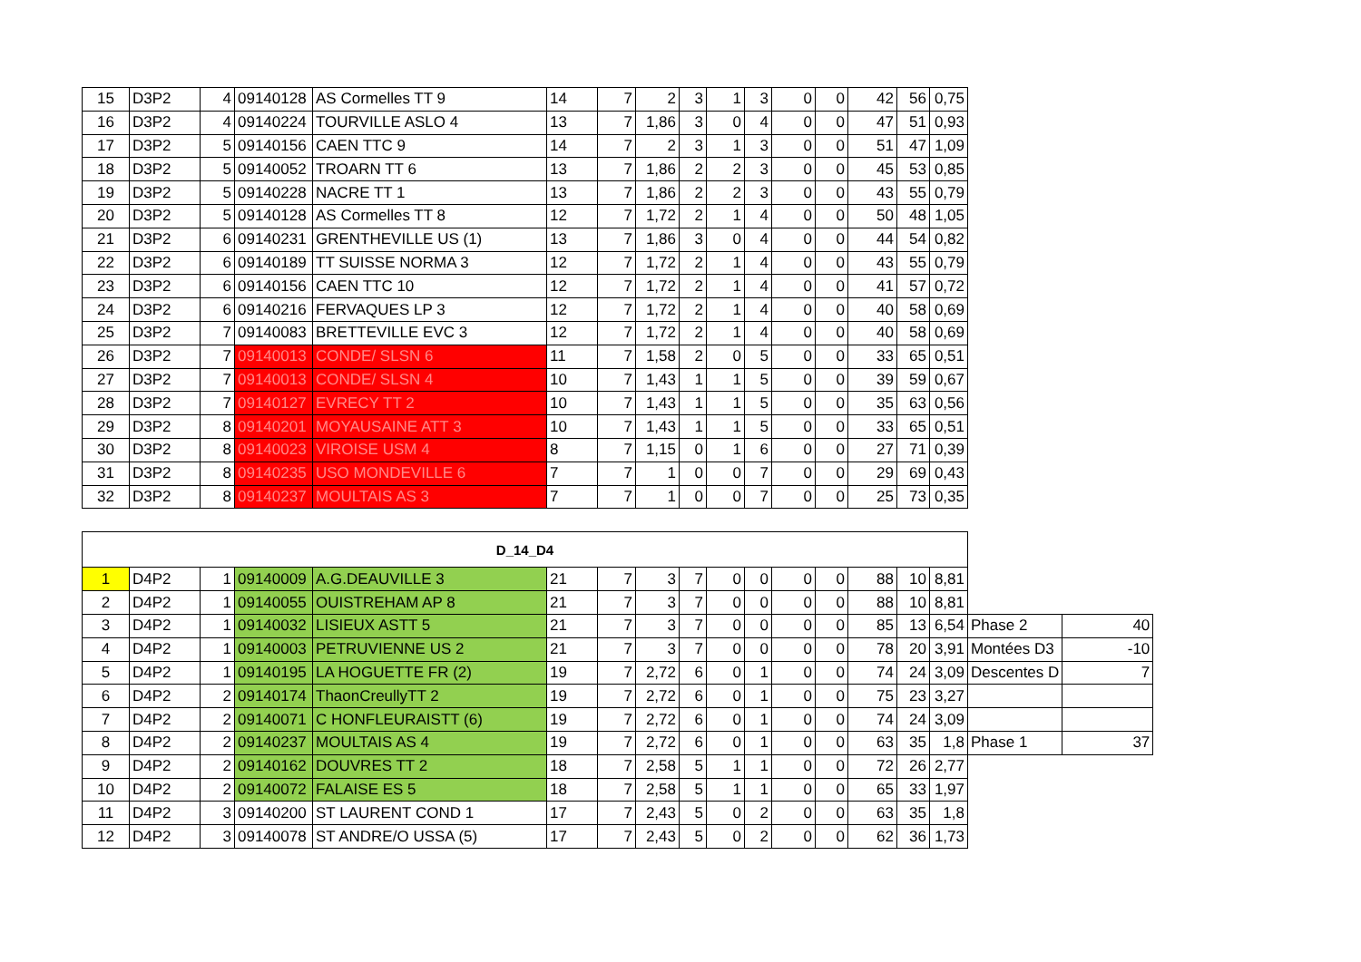| 15 | D3P2 | 4 | 09140128 | AS Cormelles TT 9 | 14 | 7 | 2 | 3 | 1 | 3 | 0 | 0 | 42 | 56 | 0,75 |
| 16 | D3P2 | 4 | 09140224 | TOURVILLE ASLO 4 | 13 | 7 | 1,86 | 3 | 0 | 4 | 0 | 0 | 47 | 51 | 0,93 |
| 17 | D3P2 | 5 | 09140156 | CAEN TTC 9 | 14 | 7 | 2 | 3 | 1 | 3 | 0 | 0 | 51 | 47 | 1,09 |
| 18 | D3P2 | 5 | 09140052 | TROARN TT 6 | 13 | 7 | 1,86 | 2 | 2 | 3 | 0 | 0 | 45 | 53 | 0,85 |
| 19 | D3P2 | 5 | 09140228 | NACRE TT 1 | 13 | 7 | 1,86 | 2 | 2 | 3 | 0 | 0 | 43 | 55 | 0,79 |
| 20 | D3P2 | 5 | 09140128 | AS Cormelles TT 8 | 12 | 7 | 1,72 | 2 | 1 | 4 | 0 | 0 | 50 | 48 | 1,05 |
| 21 | D3P2 | 6 | 09140231 | GRENTHEVILLE US (1) | 13 | 7 | 1,86 | 3 | 0 | 4 | 0 | 0 | 44 | 54 | 0,82 |
| 22 | D3P2 | 6 | 09140189 | TT SUISSE NORMA 3 | 12 | 7 | 1,72 | 2 | 1 | 4 | 0 | 0 | 43 | 55 | 0,79 |
| 23 | D3P2 | 6 | 09140156 | CAEN TTC 10 | 12 | 7 | 1,72 | 2 | 1 | 4 | 0 | 0 | 41 | 57 | 0,72 |
| 24 | D3P2 | 6 | 09140216 | FERVAQUES LP 3 | 12 | 7 | 1,72 | 2 | 1 | 4 | 0 | 0 | 40 | 58 | 0,69 |
| 25 | D3P2 | 7 | 09140083 | BRETTEVILLE EVC 3 | 12 | 7 | 1,72 | 2 | 1 | 4 | 0 | 0 | 40 | 58 | 0,69 |
| 26 | D3P2 | 7 | 09140013 | CONDE/ SLSN 6 | 11 | 7 | 1,58 | 2 | 0 | 5 | 0 | 0 | 33 | 65 | 0,51 |
| 27 | D3P2 | 7 | 09140013 | CONDE/ SLSN 4 | 10 | 7 | 1,43 | 1 | 1 | 5 | 0 | 0 | 39 | 59 | 0,67 |
| 28 | D3P2 | 7 | 09140127 | EVRECY TT 2 | 10 | 7 | 1,43 | 1 | 1 | 5 | 0 | 0 | 35 | 63 | 0,56 |
| 29 | D3P2 | 8 | 09140201 | MOYAUSAINE ATT 3 | 10 | 7 | 1,43 | 1 | 1 | 5 | 0 | 0 | 33 | 65 | 0,51 |
| 30 | D3P2 | 8 | 09140023 | VIROISE USM 4 | 8 | 7 | 1,15 | 0 | 1 | 6 | 0 | 0 | 27 | 71 | 0,39 |
| 31 | D3P2 | 8 | 09140235 | USO MONDEVILLE 6 | 7 | 7 | 1 | 0 | 0 | 7 | 0 | 0 | 29 | 69 | 0,43 |
| 32 | D3P2 | 8 | 09140237 | MOULTAIS AS 3 | 7 | 7 | 1 | 0 | 0 | 7 | 0 | 0 | 25 | 73 | 0,35 |
| D_14_D4 | | | | | | | | | | | | | | | | | |
| 1 | D4P2 | 1 | 09140009 | A.G.DEAUVILLE 3 | 21 | 7 | 3 | 7 | 0 | 0 | 0 | 0 | 88 | 10 | 8,81 | | |
| 2 | D4P2 | 1 | 09140055 | OUISTREHAM AP 8 | 21 | 7 | 3 | 7 | 0 | 0 | 0 | 0 | 88 | 10 | 8,81 | | |
| 3 | D4P2 | 1 | 09140032 | LISIEUX ASTT 5 | 21 | 7 | 3 | 7 | 0 | 0 | 0 | 0 | 85 | 13 | 6,54 | Phase 2 | 40 |
| 4 | D4P2 | 1 | 09140003 | PETRUVIENNE US 2 | 21 | 7 | 3 | 7 | 0 | 0 | 0 | 0 | 78 | 20 | 3,91 | Montées D3 | -10 |
| 5 | D4P2 | 1 | 09140195 | LA HOGUETTE FR (2) | 19 | 7 | 2,72 | 6 | 0 | 1 | 0 | 0 | 74 | 24 | 3,09 | Descentes D | 7 |
| 6 | D4P2 | 2 | 09140174 | ThaonCreullyTT 2 | 19 | 7 | 2,72 | 6 | 0 | 1 | 0 | 0 | 75 | 23 | 3,27 | | |
| 7 | D4P2 | 2 | 09140071 | C HONFLEURAISTT (6) | 19 | 7 | 2,72 | 6 | 0 | 1 | 0 | 0 | 74 | 24 | 3,09 | | |
| 8 | D4P2 | 2 | 09140237 | MOULTAIS AS 4 | 19 | 7 | 2,72 | 6 | 0 | 1 | 0 | 0 | 63 | 35 | 1,8 | Phase 1 | 37 |
| 9 | D4P2 | 2 | 09140162 | DOUVRES TT 2 | 18 | 7 | 2,58 | 5 | 1 | 1 | 0 | 0 | 72 | 26 | 2,77 | | |
| 10 | D4P2 | 2 | 09140072 | FALAISE ES 5 | 18 | 7 | 2,58 | 5 | 1 | 1 | 0 | 0 | 65 | 33 | 1,97 | | |
| 11 | D4P2 | 3 | 09140200 | ST LAURENT COND 1 | 17 | 7 | 2,43 | 5 | 0 | 2 | 0 | 0 | 63 | 35 | 1,8 | | |
| 12 | D4P2 | 3 | 09140078 | ST ANDRE/O USSA (5) | 17 | 7 | 2,43 | 5 | 0 | 2 | 0 | 0 | 62 | 36 | 1,73 | | |